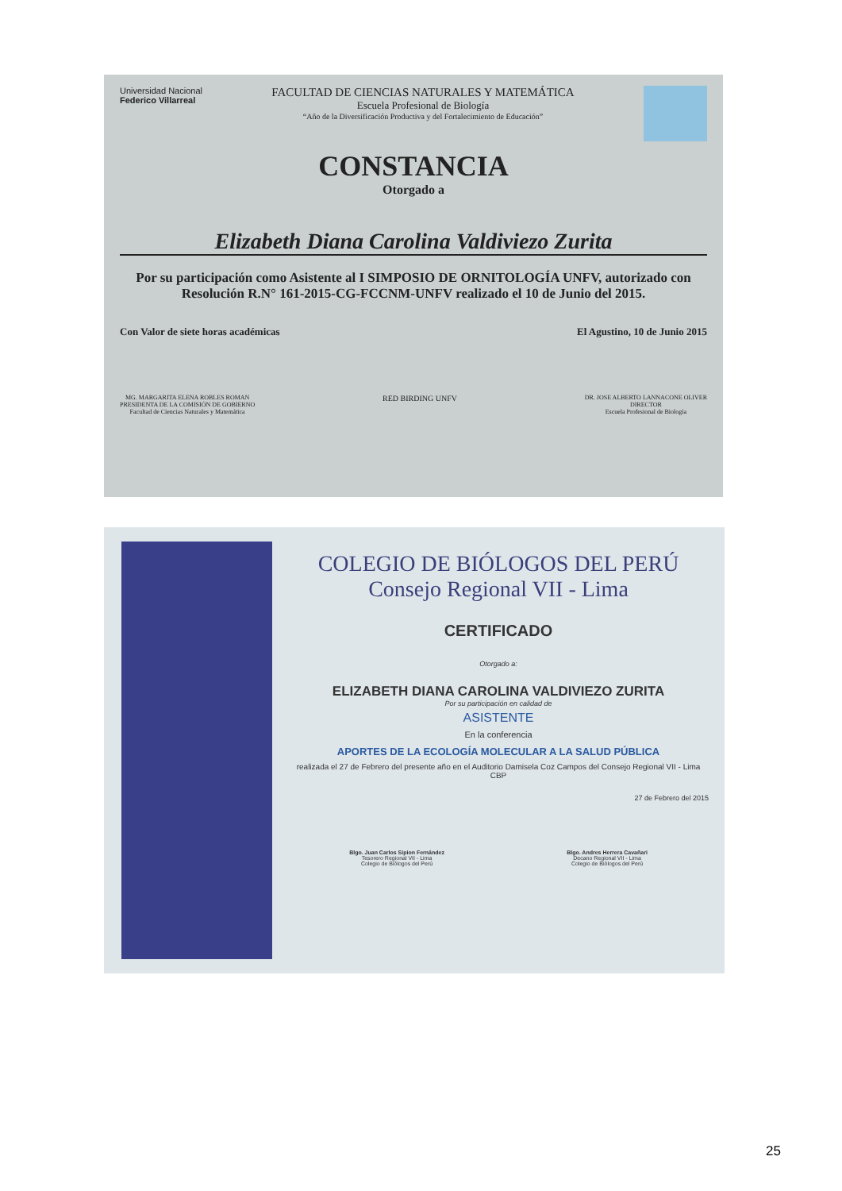Universidad Nacional
Federico Villarreal
FACULTAD DE CIENCIAS NATURALES Y MATEMÁTICA
Escuela Profesional de Biología
“Año de la Diversificación Productiva y del Fortalecimiento de Educación”
CONSTANCIA
Otorgado a
Elizabeth Diana Carolina Valdiviezo Zurita
Por su participación como Asistente al I SIMPOSIO DE ORNITOLOGÍA UNFV, autorizado con Resolución R.N° 161-2015-CG-FCCNM-UNFV realizado el 10 de Junio del 2015.
Con Valor de siete horas académicas El Agustino, 10 de Junio 2015
MG. MARGARITA ELENA ROBLES ROMAN
PRESIDENTA DE LA COMISIÓN DE GOBIERNO
Facultad de Ciencias Naturales y Matemática
RED BIRDING UNFV
DR. JOSE ALBERTO LANNACONE OLIVER
DIRECTOR
Escuela Profesional de Biología
COLEGIO DE BIÓLOGOS DEL PERÚ
Consejo Regional VII - Lima
CERTIFICADO
Otorgado a:
ELIZABETH DIANA CAROLINA VALDIVIEZO ZURITA
Por su participación en calidad de
ASISTENTE
En la conferencia
APORTES DE LA ECOLOGÍA MOLECULAR A LA SALUD PÚBLICA
realizada el 27 de Febrero del presente año en el Auditorio Damisela Coz Campos del Consejo Regional VII - Lima CBP
27 de Febrero del 2015
Blgo. Juan Carlos Sipion Fernández
Tesorero Regional VII - Lima
Colegio de Biólogos del Perú
Blgo. Andres Herrera Cavañari
Decano Regional VII - Lima
Colegio de Biólogos del Perú
25